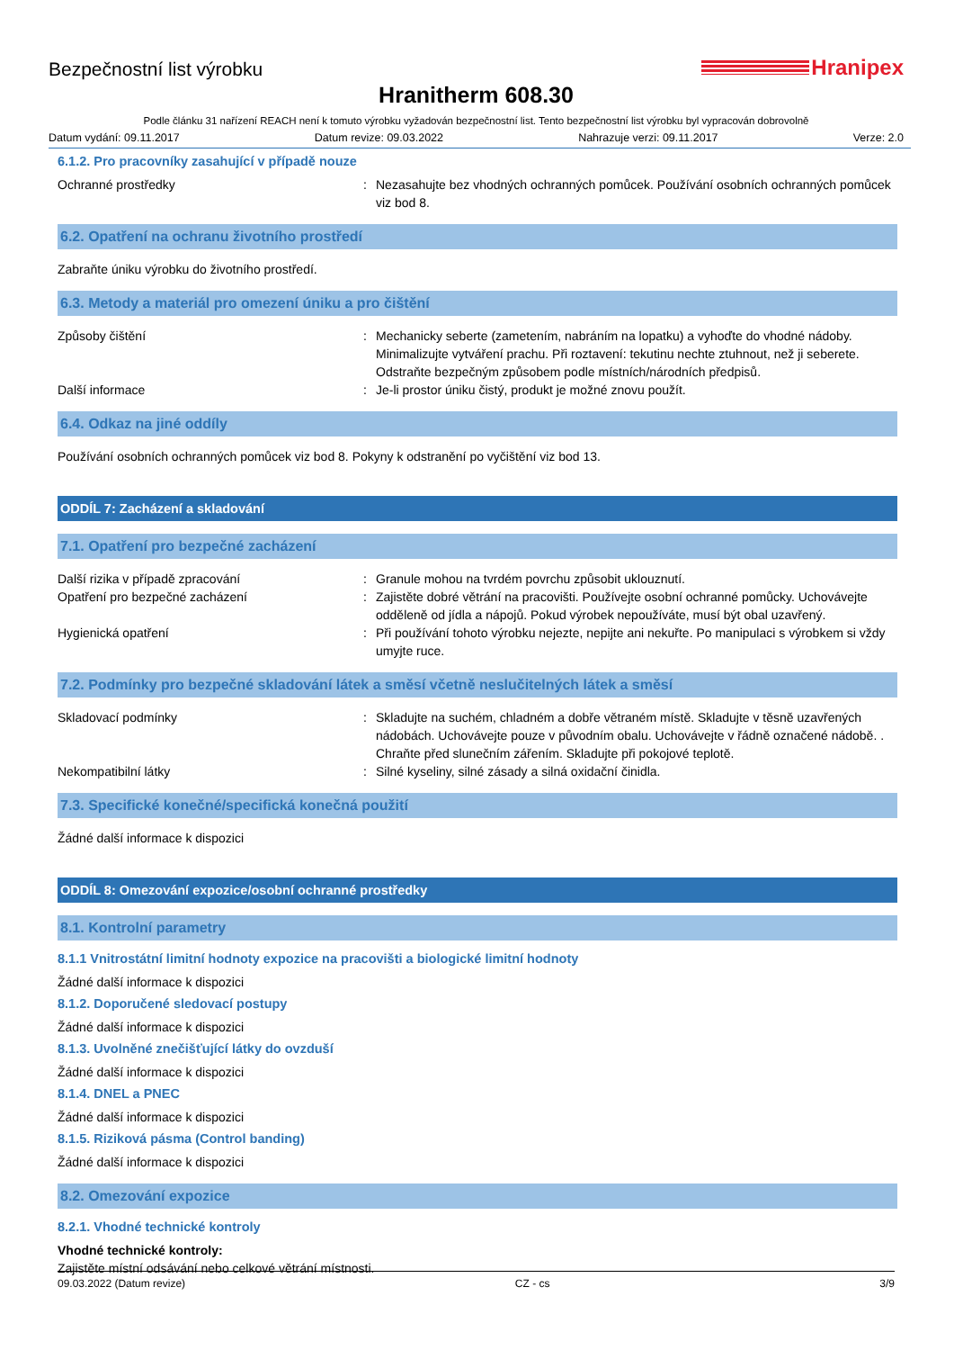Bezpečnostní list výrobku
Hranipex
Hranitherm 608.30
Podle článku 31 nařízení REACH není k tomuto výrobku vyžadován bezpečnostní list. Tento bezpečnostní list výrobku byl vypracován dobrovolně
Datum vydání: 09.11.2017 Datum revize: 09.03.2022 Nahrazuje verzi: 09.11.2017 Verze: 2.0
6.1.2. Pro pracovníky zasahující v případě nouze
Ochranné prostředky : Nezasahujte bez vhodných ochranných pomůcek. Používání osobních ochranných pomůcek viz bod 8.
6.2. Opatření na ochranu životního prostředí
Zabraňte úniku výrobku do životního prostředí.
6.3. Metody a materiál pro omezení úniku a pro čištění
Způsoby čištění : Mechanicky seberte (zametením, nabráním na lopatku) a vyhoďte do vhodné nádoby. Minimalizujte vytváření prachu. Při roztavení: tekutinu nechte ztuhnout, než ji seberete. Odstraňte bezpečným způsobem podle místních/národních předpisů.
Další informace : Je-li prostor úniku čistý, produkt je možné znovu použít.
6.4. Odkaz na jiné oddíly
Používání osobních ochranných pomůcek viz bod 8. Pokyny k odstranění po vyčištění viz bod 13.
ODDÍL 7: Zacházení a skladování
7.1. Opatření pro bezpečné zacházení
Další rizika v případě zpracování : Granule mohou na tvrdém povrchu způsobit uklouznutí.
Opatření pro bezpečné zacházení : Zajistěte dobré větrání na pracovišti. Používejte osobní ochranné pomůcky. Uchovávejte odděleně od jídla a nápojů. Pokud výrobek nepoužíváte, musí být obal uzavřený.
Hygienická opatření : Při používání tohoto výrobku nejezte, nepijte ani nekuřte. Po manipulaci s výrobkem si vždy umyjte ruce.
7.2. Podmínky pro bezpečné skladování látek a směsí včetně neslučitelných látek a směsí
Skladovací podmínky : Skladujte na suchém, chladném a dobře větraném místě. Skladujte v těsně uzavřených nádobách. Uchovávejte pouze v původním obalu. Uchovávejte v řádně označené nádobě. . Chraňte před slunečním zářením. Skladujte při pokojové teplotě.
Nekompatibilní látky : Silné kyseliny, silné zásady a silná oxidační činidla.
7.3. Specifické konečné/specifická konečná použití
Žádné další informace k dispozici
ODDÍL 8: Omezování expozice/osobní ochranné prostředky
8.1. Kontrolní parametry
8.1.1 Vnitrostátní limitní hodnoty expozice na pracovišti a biologické limitní hodnoty
Žádné další informace k dispozici
8.1.2. Doporučené sledovací postupy
Žádné další informace k dispozici
8.1.3. Uvolněné znečišťující látky do ovzduší
Žádné další informace k dispozici
8.1.4. DNEL a PNEC
Žádné další informace k dispozici
8.1.5. Riziková pásma (Control banding)
Žádné další informace k dispozici
8.2. Omezování expozice
8.2.1. Vhodné technické kontroly
Vhodné technické kontroly:
Zajistěte místní odsávání nebo celkové větrání místnosti.
09.03.2022 (Datum revize) CZ - cs 3/9